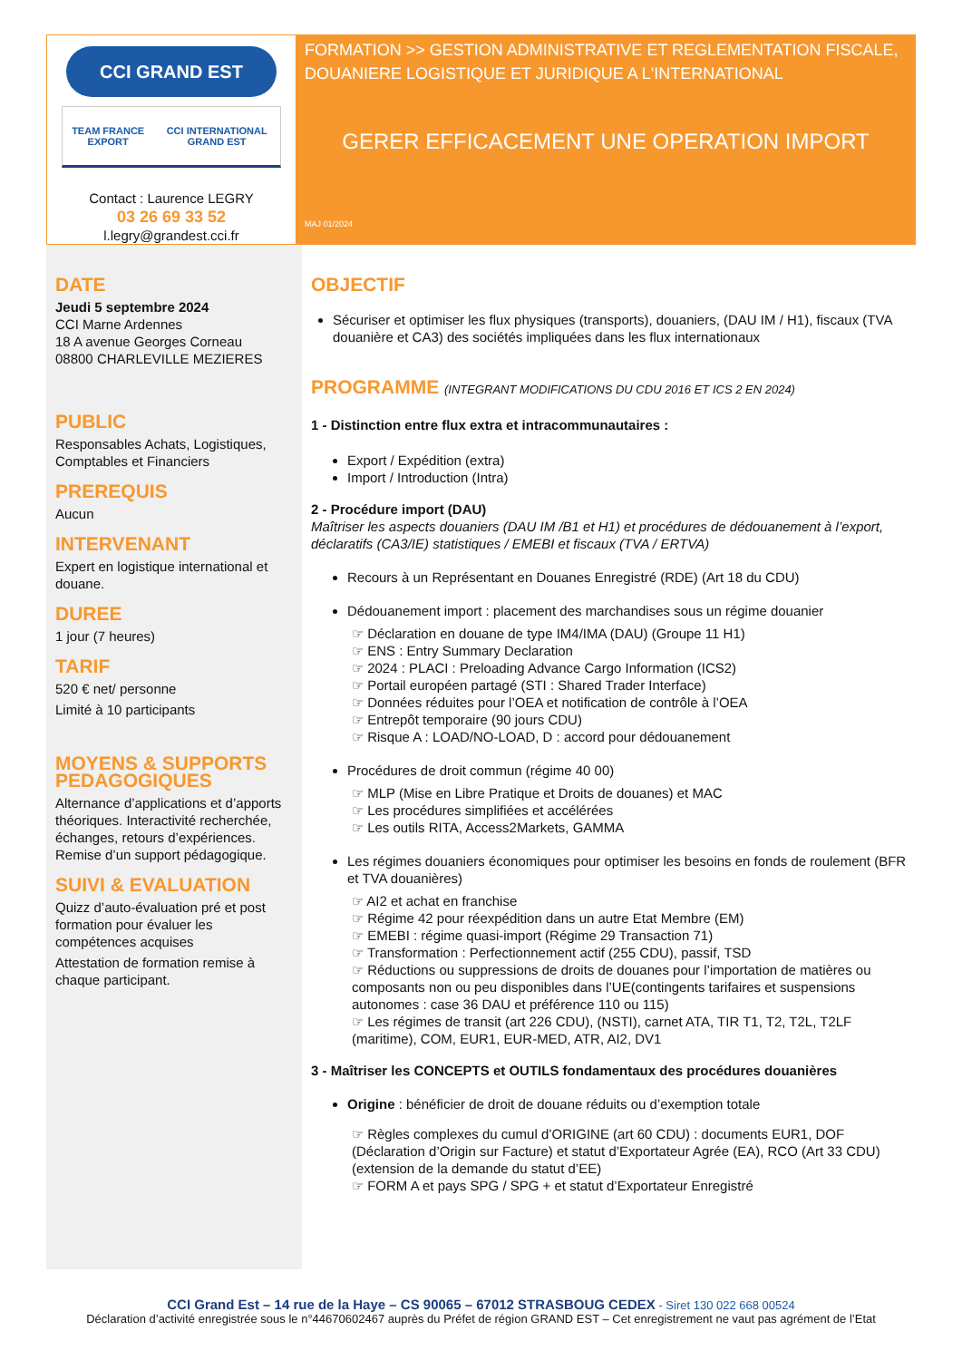CCI GRAND EST
TEAM FRANCE EXPORT CCI INTERNATIONAL GRAND EST
Contact : Laurence LEGRY
03 26 69 33 52
l.legry@grandest.cci.fr
FORMATION >> GESTION ADMINISTRATIVE ET REGLEMENTATION FISCALE, DOUANIERE LOGISTIQUE ET JURIDIQUE A L'INTERNATIONAL
GERER EFFICACEMENT UNE OPERATION IMPORT
MAJ 01/2024
DATE
Jeudi 5 septembre 2024
CCI Marne Ardennes
18 A avenue Georges Corneau
08800 CHARLEVILLE MEZIERES
PUBLIC
Responsables Achats, Logistiques, Comptables et Financiers
PREREQUIS
Aucun
INTERVENANT
Expert en logistique international et douane.
DUREE
1 jour (7 heures)
TARIF
520 € net/ personne
Limité à 10 participants
MOYENS & SUPPORTS PEDAGOGIQUES
Alternance d’applications et d’apports théoriques. Interactivité recherchée, échanges, retours d’expériences. Remise d’un support pédagogique.
SUIVI & EVALUATION
Quizz d’auto-évaluation pré et post formation pour évaluer les compétences acquises
Attestation de formation remise à chaque participant.
OBJECTIF
Sécuriser et optimiser les flux physiques (transports), douaniers, (DAU IM / H1), fiscaux (TVA douanière et CA3) des sociétés impliquées dans les flux internationaux
PROGRAMME (INTEGRANT MODIFICATIONS DU CDU 2016 ET ICS 2 EN 2024)
1 - Distinction entre flux extra et intracommunautaires :
Export / Expédition (extra)
Import / Introduction (Intra)
2 - Procédure import (DAU)
Maîtriser les aspects douaniers (DAU IM /B1 et H1) et procédures de dédouanement à l’export, déclaratifs (CA3/IE) statistiques / EMEBI et fiscaux (TVA / ERTVA)
Recours à un Représentant en Douanes Enregistré (RDE) (Art 18 du CDU)
Dédouanement import : placement des marchandises sous un régime douanier
☞ Déclaration en douane de type IM4/IMA (DAU) (Groupe 11 H1)
☞ ENS : Entry Summary Declaration
☞ 2024 : PLACI : Preloading Advance Cargo Information (ICS2)
☞ Portail européen partagé (STI : Shared Trader Interface)
☞ Données réduites pour l’OEA et notification de contrôle à l’OEA
☞ Entrepôt temporaire (90 jours CDU)
☞ Risque A : LOAD/NO-LOAD, D : accord pour dédouanement
Procédures de droit commun (régime 40 00)
☞ MLP (Mise en Libre Pratique et Droits de douanes) et MAC
☞ Les procédures simplifiées et accélérées
☞ Les outils RITA, Access2Markets, GAMMA
Les régimes douaniers économiques pour optimiser les besoins en fonds de roulement (BFR et TVA douanières)
☞ AI2 et achat en franchise
☞ Régime 42 pour réexpédition dans un autre Etat Membre (EM)
☞ EMEBI : régime quasi-import (Régime 29 Transaction 71)
☞ Transformation : Perfectionnement actif (255 CDU), passif, TSD
☞ Réductions ou suppressions de droits de douanes pour l’importation de matières ou composants non ou peu disponibles dans l’UE(contingents tarifaires et suspensions autonomes : case 36 DAU et préférence 110 ou 115)
☞ Les régimes de transit (art 226 CDU), (NSTI), carnet ATA, TIR T1, T2, T2L, T2LF (maritime), COM, EUR1, EUR-MED, ATR, AI2, DV1
3 - Maîtriser les CONCEPTS et OUTILS fondamentaux des procédures douanières
Origine : bénéficier de droit de douane réduits ou d’exemption totale
☞ Règles complexes du cumul d’ORIGINE (art 60 CDU) : documents EUR1, DOF (Déclaration d’Origin sur Facture) et statut d’Exportateur Agrée (EA), RCO (Art 33 CDU) (extension de la demande du statut d’EE)
☞ FORM A et pays SPG / SPG + et statut d’Exportateur Enregistré
CCI Grand Est – 14 rue de la Haye – CS 90065 – 67012 STRASBOUG CEDEX - Siret 130 022 668 00524
Déclaration d’activité enregistrée sous le n°44670602467 auprès du Préfet de région GRAND EST – Cet enregistrement ne vaut pas agrément de l’Etat